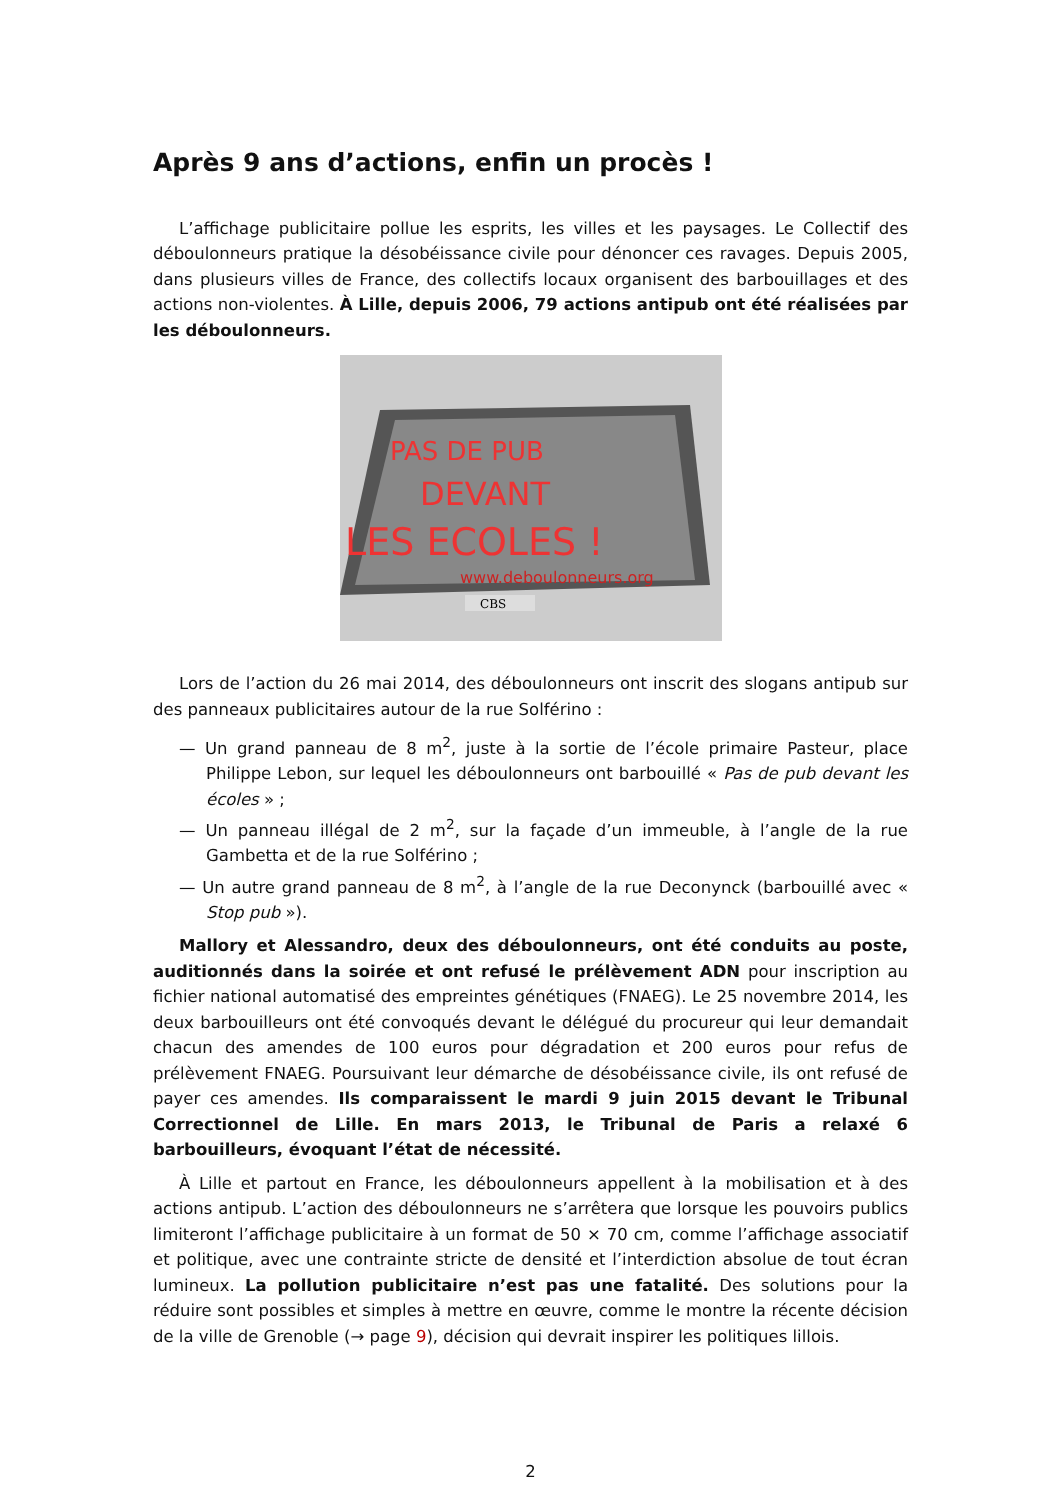Après 9 ans d’actions, enfin un procès !
L’affichage publicitaire pollue les esprits, les villes et les paysages. Le Collectif des déboulonneurs pratique la désobéissance civile pour dénoncer ces ravages. Depuis 2005, dans plusieurs villes de France, des collectifs locaux organisent des barbouillages et des actions non-violentes. À Lille, depuis 2006, 79 actions antipub ont été réalisées par les déboulonneurs.
PAS DE PUB
DEVANT
LES ECOLES !
www.deboulonneurs.org
CBS
Lors de l’action du 26 mai 2014, des déboulonneurs ont inscrit des slogans antipub sur des panneaux publicitaires autour de la rue Solférino :
— Un grand panneau de 8 m<sup>2</sup>, juste à la sortie de l’école primaire Pasteur, place Philippe Lebon, sur lequel les déboulonneurs ont barbouillé « Pas de pub devant les écoles » ;
— Un panneau illégal de 2 m<sup>2</sup>, sur la façade d’un immeuble, à l’angle de la rue Gambetta et de la rue Solférino ;
— Un autre grand panneau de 8 m<sup>2</sup>, à l’angle de la rue Deconynck (barbouillé avec « Stop pub »).
Mallory et Alessandro, deux des déboulonneurs, ont été conduits au poste, auditionnés dans la soirée et ont refusé le prélèvement ADN pour inscription au fichier national automatisé des empreintes génétiques (FNAEG). Le 25 novembre 2014, les deux barbouilleurs ont été convoqués devant le délégué du procureur qui leur demandait chacun des amendes de 100 euros pour dégradation et 200 euros pour refus de prélèvement FNAEG. Poursuivant leur démarche de désobéissance civile, ils ont refusé de payer ces amendes. Ils comparaissent le mardi 9 juin 2015 devant le Tribunal Correctionnel de Lille. En mars 2013, le Tribunal de Paris a relaxé 6 barbouilleurs, évoquant l’état de nécessité.
À Lille et partout en France, les déboulonneurs appellent à la mobilisation et à des actions antipub. L’action des déboulonneurs ne s’arrêtera que lorsque les pouvoirs publics limiteront l’affichage publicitaire à un format de 50 × 70 cm, comme l’affichage associatif et politique, avec une contrainte stricte de densité et l’interdiction absolue de tout écran lumineux. La pollution publicitaire n’est pas une fatalité. Des solutions pour la réduire sont possibles et simples à mettre en œuvre, comme le montre la récente décision de la ville de Grenoble (→ page 9), décision qui devrait inspirer les politiques lillois.
2